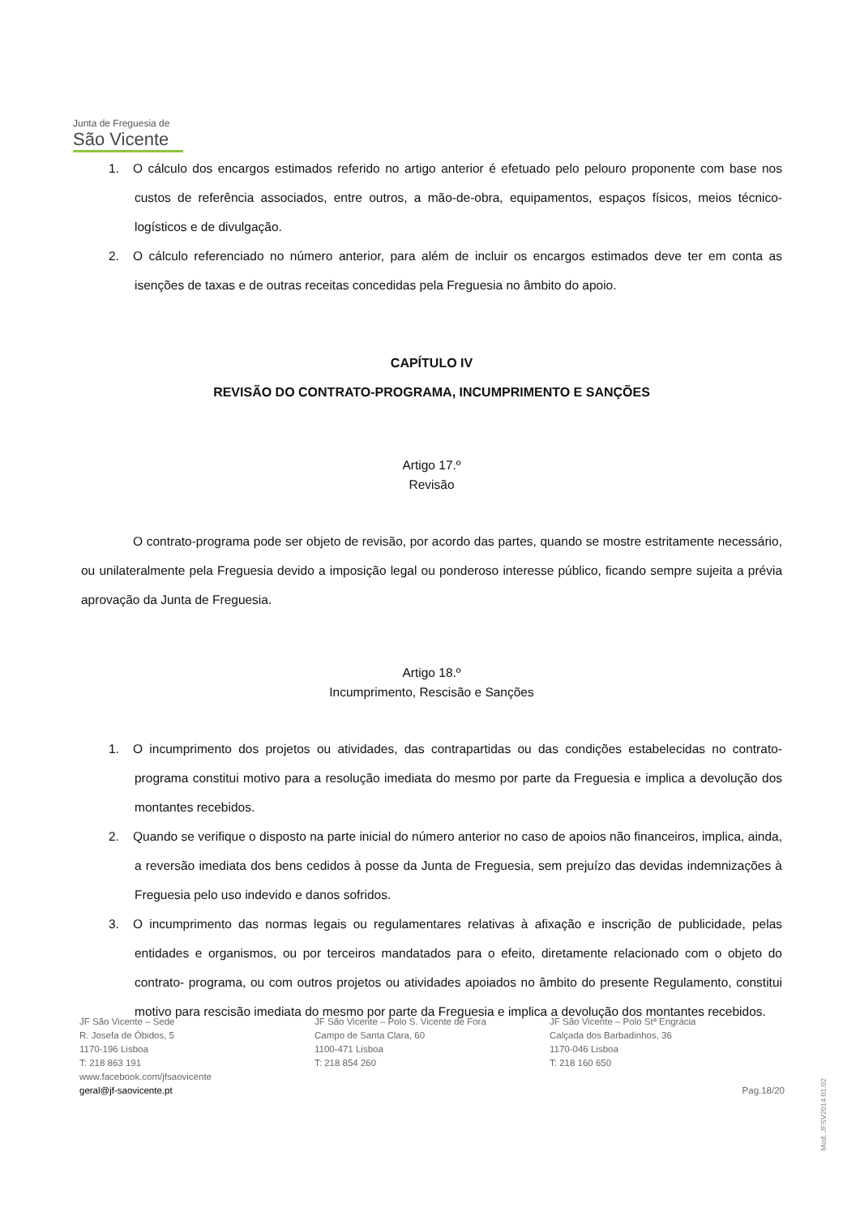Junta de Freguesia de
São Vicente
1. O cálculo dos encargos estimados referido no artigo anterior é efetuado pelo pelouro proponente com base nos custos de referência associados, entre outros, a mão-de-obra, equipamentos, espaços físicos, meios técnico-logísticos e de divulgação.
2. O cálculo referenciado no número anterior, para além de incluir os encargos estimados deve ter em conta as isenções de taxas e de outras receitas concedidas pela Freguesia no âmbito do apoio.
CAPÍTULO IV
REVISÃO DO CONTRATO-PROGRAMA, INCUMPRIMENTO E SANÇÕES
Artigo 17.º
Revisão
O contrato-programa pode ser objeto de revisão, por acordo das partes, quando se mostre estritamente necessário, ou unilateralmente pela Freguesia devido a imposição legal ou ponderoso interesse público, ficando sempre sujeita a prévia aprovação da Junta de Freguesia.
Artigo 18.º
Incumprimento, Rescisão e Sanções
1. O incumprimento dos projetos ou atividades, das contrapartidas ou das condições estabelecidas no contrato-programa constitui motivo para a resolução imediata do mesmo por parte da Freguesia e implica a devolução dos montantes recebidos.
2. Quando se verifique o disposto na parte inicial do número anterior no caso de apoios não financeiros, implica, ainda, a reversão imediata dos bens cedidos à posse da Junta de Freguesia, sem prejuízo das devidas indemnizações à Freguesia pelo uso indevido e danos sofridos.
3. O incumprimento das normas legais ou regulamentares relativas à afixação e inscrição de publicidade, pelas entidades e organismos, ou por terceiros mandatados para o efeito, diretamente relacionado com o objeto do contrato- programa, ou com outros projetos ou atividades apoiados no âmbito do presente Regulamento, constitui motivo para rescisão imediata do mesmo por parte da Freguesia e implica a devolução dos montantes recebidos.
JF São Vicente – Sede
R. Josefa de Óbidos, 5
1170-196 Lisboa
T: 218 863 191
www.facebook.com/jfsaovicente
geral@jf-saovicente.pt
JF São Vicente – Polo S. Vicente de Fora
Campo de Santa Clara, 60
1100-471 Lisboa
T: 218 854 260
JF São Vicente – Polo Stª Engrácia
Calçada dos Barbadinhos, 36
1170-046 Lisboa
T: 218 160 650
Pag.18/20
Mod. JFSV2014.01.02